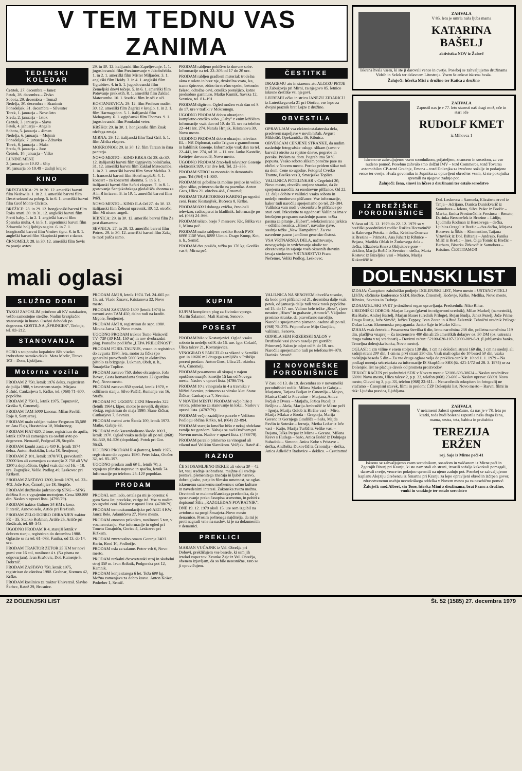V TEM TEDNU VAS ZANIMA
TEDENSKI KOLEDAR
Četrtek, 27. decembra – Janez
Petek, 28. decembra – Živko
Sobota, 29. decembra – Tomaž
Nedelja, 30. decembra – Branimir
Ponedeljek, 31. decembra – Silvester
Torek, 1. januarja – Novo leto
Sreda, 2. januarja – Iztok
Četrtek, 3. januarja – Slavo
Petek, 4. januarja – Angela
Sobota, 5. januarja – 4imen
Nedelja, 6. januarja – Mojmir
Ponedeljek, 7. januarja – Zdravko
Torek, 8. januarja – Maks
Sreda, 9. januarja – Jure
Četrtek, 10. januarja – Vilko
LUNINE MENE
2. januarja ob 10.02 – ščip
10. januarja ob 19.49 – zadnji krajec
KINO
BRESTANICA: 29. in 30. 12. ameriški barvni film Neshwile. 1. in 2. 1. ameriški barvni film Deset sekund za pobeg. 5. in 6. 1. ameriški barvni film Grof Monte Christo.
BREŽICE: 28. in 29. 12. hongkonški barvni film Roka smrti. 30. in 31. 12. angleški barvni film Pretti baby. 1. in 2. 1. angleški barvni film Španska muha. 4. in 5. 1. argentinski barvni film Zdravniki bolj ljubijo nagice. 6. in 7. 1. hongkonški barvni film Vrnitev tigra. 8. in 9. 1. angleški barvni film Skupinski portret z damo.
ČRNOMELJ: 28. in 30. 12. ameriški film Sevis za pranje avtov.
29. in 30. 12. italijanski film Zapeljevanje. 1. 1. jugoslovanski film Prezimovanje v Jakobsfeldu. 1. in 2. 1. ameriški film Mister Miljarder. 3. 1. angleški film Heidy. 3. in 4. 1. angleški film Ugrabitev. 4. in 5. 1. jugoslovanski film Zemeljski dnevi tečejo. 5. in 6. 1. ameriški film Potovanje prekletih. 8. 1. ameriški film Zaklad Matecumbe. 10. 1. švedski film Iz oči v oči.
KOSTANJEVICA: 29. 12. film Profesor nudist. 30. 12. ameriški film Zagrizi v kroglo. 1. in 2. 1. film Harmagedon. 5. 1. italijanski film Mehogamy. 6. 1. egipčanski film Thomas. 9. 1. jugoslovanski film Pomladni veter.
KRŠKO: 29. in 30. 1. hongkonški film Znak rdečega zmaja.
MIRNA: 29. 12. italijanski film Taxi Gril. 5. 1. film Afrika ekspres.
MOKRONOG: 29. in 30. 12. film Tarzan in črna panterja.
NOVO MESTO – KINO KRKA Od 28. do 30. 12. italijanski barvni film Ognjevita bolničarka. 31. 12. ameriški barvni film Zaklad Matecumbe. 1. in 2. 1. ameriški barvni film Smer Mehika. 3. 1. francoski barvni film Hotel na plaži. 4. 1. koncert – za koncertni abonma. 5. in 6. 1. italijanski barvni film Safari ekspres. 7. in 8. 1. gostovanje Šentjakobskega gledališča abonma za A in B in izven. 9. in 10. 1. ameriški barvni film Ptiči.
NOVO MESTO – KINO JLA Od 27. do 30. 12. italijanski film Železni upravnik. 30. 12. otroški film Mi nismo angeli.
RIBNICA: 29. in 30. 12. ameriški barvni film Za pest diamantov.
SEVNICA: 27. in 28. 12. ameriški barvni film Potres. 29. in 30. 12. ameriški barvni film Zakaj te mož pušča samo.
PRODAM rabljeno pohištvo iz dnevne sobe. Informacije na tel. 23–305 od 17 do 20 ure.
PRODAM rabljen gradbeni material: trodelna okna z roleto in brez nje, dvokrilna vrata, les, trame špirovce, zidno in strešno opeko, betonsko železo, odtočne cevi, otroško posteljico, kotno predsobno garnituro. Matko Kurnik, Savska 12, Sevnica, tel. 81–191.
PRODAM digitron. Ogled možen vsak dan od 8. do 17. ure v trafiki v Mokronogu.
UGODNO PRODAM dobro ohranjeno kompletno otroško sobo „Gaby" z enim ležiščem. Informacije vsak dan od 10. do 11. ure na telefon 22–441 int. 274. Nataša Hrnjak, Kristanova 30, Novo mesto.
UGODNO PRODAM dobro ohranjen televizor EL – Niš Diplomat, radio Trigran z gramofonom in haldilnik Gorenje. Informacije vsak dan na tel. 22–441, int. 274, od 10. – 11. ure. Janko Kastelic, Kettejev drevored 9, Novo mesto.
UGODNO PRODAM črno-beli televizor Gorenje elektronik 920, star dve leti. Tel. 23–356.
PRODAM STROJ za montažo in demontažo gum. Tel (064) 61–830.
PRODAM tri gobeline iz moline prejice in veliko oljno sliko, primerno darilo za praznike. Anton Gros, Ulica 21. oktobra 4/A, Črnomelj.
PRODAM TRAKTORSKO KABINO po ugodni ceni. Franc Kostanjšek, Bučerca 8, Krško.
PRODAM 600 l dobrega cvička, črno-beli televizor, radioaparat in hladilnik. Informacije po tel. (068) 24–866.
PRODAM telico, brejo 7 mesecev. Kic, Biška vas 1, Mirna peč.
PRODAM malo rabljeno rezilko Bosch PWS 6000 1150 Watt, 6000 U/min. Drago Kump, Kot, n. h., Semič.
PRODAM dva prašiča, težka po 170 kg. Goriška vas 6, Mirna peč.
ČESTITKE
DRAGEMU atu in staremu atu ALOJZU PETJE iz Zabukovja pri Mirni, za njegovo 85. letnico iskrene čestitke vsi njegovi.
LJUBEMU očku in stricu JANEZU ZIDARICU iz Luterškega sela 21 pri Otočcu, vse lepo za dvojni praznik brat Lojze z družino.
OBVESTILA
OPRAVLJAM vsa elektroinstalaterska dela, predvsem napeljave v novih hišah. Avgust Miklošič, Opekarniška 36, Ribnica.
OBVESČAM CENJENE STRANKE, da nudim naslednje fotografske usluge. slikam (samo v barvah) otroke za rojstne dneve, pogrebe in poroke. Pridem na dom. Pogreb ima 50 % popusta. Vsako soboto slikam poročne pare na občini v Novem mestu. Poroke pridem slikat tudi na dom. Cene so ugodne. Fotograf Cvetko Tramte, Breška vas 3, Šmarješke Toplice.
VALILNICA PETELINKAR v Cegelnici 20, Novo mesto, obvešča cenjene stranke, da že sprejema naročila za enodnevne piščance. Od 22. 12. dalje dobite v valilnici vsako soboto in nedeljo enodnevne piščance. Vse informacije, kakor tudi naročila sprejemamo po tel. 23–384. Valilnica vam nudi v decembru še piščance po stari ceni. Izkoristite to ugodnost! Valilnica ima v letošnjem programu naslednje pasme. težka pasma za pitanje „Hubert", selekcionirana jarkica – odlična nesnica. „Hisex", navadne rjave, srednje težke „New Hampshire". Za vse navedene pasme jamčimo genetsko čistost.
VSA VRTNARSKA DELA, načrtovanje, novogradnja in vzdrževanje okolic ter obrezovanje in sajenje vseh okrasnih drevnin izvaja strokovno VRTNARSTVO Franc Nečemer, Veliki Podlog, Leskovec.
mali oglasi
SLUŽBO DOBI
TAKOJ ZAPOSLIM priučeno ali KV natakarico, veščo samostojne strežbe. Nudim brezplačno stanovanje in hrano. Osebni dohodek po dogovoru. GOSTILNA „ŠPRINGER", Trebnje, tel. 83–212.
STANOVANJA
SOBO s souporabo kopalnice išče visoko izobraženo samsko dekle. Meta Modic, Titova 102 – Dom, Ljubljana.
Motorna vozila
PRODAM Z 750, letnik 1976 delux, registriran do julija 1980, v izvrstnem stanju. Mirjana Šušnić, Cankarjeva 1, Krško, tel. (068) 71–600, popoldne.
PRODAM Z 750 L, letnik 1975. Topuzovič, Graška 9, Črnomelj.
PRODAM TAM 5000 kasonar. Milan Pavlič, Roje 8, Šentjernej.
PRODAM malo rabljen traktor Ferguson 35,500 ur. Ana Flajs, Hrastovica 10, Mokronog.
PRODAM FIAT 620, 2 tone, registriran do aprila, letnik 1970 ali zamenjam za osebni avto po dogovoru. Nemanič, Podgrad 28, Stopiče.
PRODAM kombi zastava 430 K, letnik 1974 delux. Anton Hudoklin, Loka 18, Šentjernej.
PRODAM Z 101, letnik 1978/VII, prevoženih 23000 km ali zamenjam za starejšo Z 750 ali VW 1200 z doplačilom. Ogled vsak dan od 16. – 18. ure. Zagrajšek, Veliki Podlog 49, Leskovec pri Krškem.
PRODAM ZASTAVO 1300, letnik 1979, tel. 22–402. Jože Kos, Črmošnjice 18, Stopiče.
PRODAM družinsko jadrnico tip SING – SING dolžina 8 m z vgrajenim motorjem. Cena 300.000 din. Naslov v upravi lista. (4790/79).
PRODAM traktor Gultner 34 KM s koso. Pinterič, Arnovo selo, Artiče pri Brežicah.
PRODAM ZELO DOBRO OHRANJEN traktor FE – 35. Stanko Rožman, Artiče 25, Artiče pri Brežicah, tel. 69–343.
UGODNO PRODAM R 4, starejši letnik v dobrem stanju, registriran do decembra 1980. Oglasite se na tel. 61–083, Fanika, od 13. do 14. ure.
PRODAM TRAKTOR ZETOR 25 KM ter novi gumi voz 16 col, nosilnost 4 t. (Na pisma ne odgovarjam). Ivan Krašovic, Dol. Kamenje 5, Dobrnič.
PRODAM ZASTAVO 750, letnik 1975, registriran do oktobra 1980. Grabnar, Kremen 42, Krško.
PRODAM kosilnico za traktor Univerzal. Slavko Škrbec, Ratež 29, Brusnice.
PRODAM AMI 8, letnik 1974. Tel. 24–665 po 15. uri. Vlado Žmavc, Kristanova 32, Novo mesto.
PRODAM ZASTAVO 1300 (letnik 1973) in tovorni avto TAM 450, delno tudi na kredit. Mrgole, Šentjernej.
PRODAM AMI 8, registriran do sept. 1980. Mirana Jarca 13, Novo mesto.
UGODNO PRODAM traktor Tomo Vinkovič TV–730 (30 KM, 150 ur) in nov dvobrazdni plug. Ponudbe pod šifro „LEPA PRILOŽNOST".
PRODAM FORD–TAUNUS, vozen in registriran do avgusta 1980. leta, motor za fička (po generalni prevoženih 5000 km) in električno pištolo za brizganje. Lukman, Obrh, n. h., Šmarješke Toplice.
PRODAM zastavo 750, dobro ohranjeno. Jože Bevec, Cesta komandanta Staneta 22 (gostilna Per), Novo mesto.
PRODAM zastavo 850 special, letnik 1970, v odličnem stanju. Silvo Palčič, Rumanja vas 16, Straža.
PRODAM PO UGODNI CENI Mercedes 322 (letnik 1964), kiper, motor je novejši, direkten vbrizg, registriran do maja 1980. Stane Žičkar, Cankarjeva 7, Sevnica.
PRODAM osebni avto Škoda 100, letnik 1973. Matko, Gabrje 83.
PRODAM malo karambolirano škodo 100 L, letnik 1970. Ogled vsako nedeljo ali po tel. (068) 84–530, 84–526 (dopoldan). Potok pri Gor. Straži.
UGODNO PRODAM R 4 (katrco), letnik 1976, registrirano do avgusta 1980. Peter Iskra, Otočec 32, tel. 85–197.
UGODNO prodam audi 60 L, letnik 70, z vgrajeno plinsko napravo in spačka, letnik 74. Informacije po telefonu 25–120 popoldan.
PRODAM
PRODAL sem lado, ostala pa mi je oprema: 6 gum Sava Jet, prevleke, verige itd. Vse to nudim po ugodni ceni. Naslov v upravi lista. (4788/79).
PRODAM termoakumulacijsko peč AEG 4 KW. Jancz Bele, Adamičeva 27, Novo mesto.
PRODAM enoosno prikolico, nosilnosti 5 ton, v vozmen stanju. Vse informacije in ogled pri Tonetu Gmajniču, Gorica 4, Leskovec pri Krškem.
PRODAM zmrzovalno omaro Gorenje 240 l. Kerin, Brod 10, Podbočje.
PRODAM osla za salame. Potov vrh 6, Novo mesto.
PRODAM rezkalni dvovretenski stroj in skobelni stroj 350 m. Ivan Brišnik, Podgorska pot 12, Kamnik.
PRODAM konja starega 6 let. Teža 600 kg. Možna zamenjava za dobro kravo. Anton Košec, Podreber 1, Semič.
KUPIM
KUPIM kompleten plug za živinsko vprego. Martin Šalamon, Mali Kamen, Senovo.
POSEST
PRODAM hišo v Kostanjevici. Ogled vsako soboto in nedeljo od 8. do 16. ure. Igor Colarič, Ulica talcev 21, Kostanjevica.
VINOGRAD S PARCELO za vikend v Semiški gori in 10686 m2 drugega zemljišča v Pribišju poceni prodam. Anton Gros, Ulica 21. oktobra 4/A, Črnomelj.
PRODAM posamezno ali skupaj v najem opuščeno manjšo kmetijo 15 km od Novega mesta. Naslov v upravi lista. (4786/79).
PRODAM 10 a vinograda in 4 a travnika v bližini Sevnice, primerno za vinsko klet. Stane Žičkar, Cankarjeva 7, Sevnica.
V NOVEM MESTU PRODAM večjo hišo z vrtom, primerno za stanovanje in lokal. Naslov v upravi lista. (4787/79).
PRODAM večjo zazidljivo parcelo v Velikem Podlogu občina Krško, tel. (064) 22–894.
PRODAM starejšo kmečko hišo z nekaj obdelane zemlje ter gozdom. Nahaja se nad Otočcem pri Novem mestu. Naslov v upravi lista. (4789/79).
PRODAM parcelo primerno za vinograd ali vikend nad Velikim Slatnikom. Volčjak, Ratež 41.
RAZNO
ČE SI OSAMLJENO DEKLE ali vdova 30 – 42. let, vsaj srednje izobražena, majhne ali srednje postave, plemenitega značaja in ljubiš naravo, dobro glasbo, petje in filmsko umetnost, se oglasi iskrenemu samskemu moškemu s srčno kulturo in navedenimi interesi. Zakonska zveza možna. Osvobodi se malomeščanskega predsodka, da je spoznavanje preko časopisa sramotno, in pohiti z dopisom! Šifra „RAZGLEDAN POVRATNIK".
DNE 19. 12. 1979 okoli 15. ure sem izgubil na avtobusu na progi Šmarjeta–Novo mesto denarnico. Prosim poštenega najditelja, da mi jo proti nagradi vrne na naslov, ki je na dokumentih v denarnici.
PREKLICI
MARJAN VUČAJNK iz Vel. Obrežja pri Dobovi, prekličujem vse besede, ki sem jih izrekel zoper tov. Zvonke Zajc iz Vel. Obrežja, obenem izjavljam, da so bile neresnične, zato se ji opravičujem.
VALILNICA NA SENOVEM obvešča stranke, da bodo prvi piščanci od 21. decembra dalje vsak petek, od januarja dalje tudi vsak torek popoldne od 15. do 17. ure. Valimo bele težke „Ross", rjave nesnice „Hisex" in grahaste „Amrock". Vkljudno prosimo stranke, da pravočasno naročijo. Naročila sprejemamo pismeno, osebno ali po tel. (068) 75–375. Priporoča se Mijo Gunjilac, valilnica, Senovo.
ODPRLA SEM FRIZERSKI SALON v Družinski vasi (novo naselje pri gostišču Prinovec). Salon je odprt od 9. do 18. ure. Naročila sprejemamo tudi po telefonu 84–979. Darinka Stvorič.
IZ NOVOMEŠKE PORODNIŠNICE
V času od 13. do 19. decembra so v novomeški porodnišnici rodile: Milena Matko iz Gabrja – Marjanco, Tatjana Buljan iz Črnomlja – Mojco, Marica Crnič iz Pravutine – Marjana, Anica Pečjak z Dvora – Matjaža, Jožica Pucelj iz Bršljina – Aleša, Marija Ambrožič iz Mirne peči – Igorja, Marija Golob iz Birčne vasi – Miro, Marija Mlakar z Broda – Gregorja, Marija Gorenc iz Gornjega Gradišča – Saša, Majda Pavlin iz Soteske – Jerneja, Metka Ložar iz Irče vasi – Katjo, Marija Turšič iz Velike vasi – Dejana, Jelka Perpar iz Mirne – Gorana, Milena Krevs s Hudega – Sašo, Anica Bobič iz Dolnjega Suhadola – Simono, Anica Kobe s Pristave – dečka, Andželka Dukovčič iz Črnomlja – dečka, Anica Adlešič z Radovice – deklico. – Čestitamo!
ZAHVALA
V 85. letu je umrla naša ljuba mama
KATARINA BAŠELJ
aktivistka NOV iz Žalovč
Iskrena hvala vsem, ki ste ji darovali vence in cvetje. Posebej se zahvaljujemo družinama Vidrih in Sešek ter delavcem Litostroja. Vsem še enkrat iskrena hvala.
Žalujoči: hčerka Mici z družino ter Katica z družino
ZAHVALA
Zapustil nas je v 77. letu starosti naš dragi mož, oče in stari oče
RUDOLF KMET
iz Mihovca 1
Iskreno se zahvaljujemo vsem sorodnikom, prijateljem, znancem in sosedom, za vso nudeno pomoč. Posebno zahvalo smo dolžni IMV – tozd Commerce, tozd Tovarna avtomobilov CP–tozd Gradnje, Emona – tozd Dolenjka za izrečeno sožalje in podarjene vence ter cvetje. Hvala govorniku in župniku za opravljeni obred ter vsem, ki ste pokojnika spremili na njegovo zadnjo pot.
Žalujoči: žena, sinovi in hčere z družinami ter ostalo sorodstvo
IZ BREŽIŠKE PORODNIŠNICE
V času od 15. 12. 1979 do 22. 12. 1979 so v brežiški porodnišnici rodile: Ružica Horvatinčič iz Rakovega Potoka – dečka, Kristina Omerzu iz Brezine – Primoža, Ana Juhart iz Ribnice – Bojana, Matilda Oblak iz Žurkovega dola – dečka, Elizabeta Knez z Okljukove gore – deklico, Marija Božič iz Sevnice – dečka, Marta Kostevc iz Bizeljske vasi – Marico, Marija Kukovičič iz
Dol. Leskovca – Samuela, Elizabeta ervol iz Trnja – Adrijano, Danica Duniskvarič iz Samobora – Jeleno, Silva Pešec iz Brežic – Marka, Emica Prosinečki iz Prosinca – Renato, Darinka Berstovšek iz Brezine – Lidijo, Ljudmila Rodman iz Brezovega – dečka, Ljubica Oregel iz Brežic – dva dečka, Mirjana Borovec iz Šibic – Klementino, Tatjana Vrtovšek iz Dol. Bištanja – Andrejo, Fanika Milič iz Brežic – Ines, Olga Tomic iz Brežic – Barbaro, Biserka Žitkovič iz Samobora – Kristino. ČESTITAMO!!
DOLENJSKI LIST
IZDAJA: Časopisno založniško podjetje DOLENJSKI LIST, Novo mesto – USTANOVITELJ LISTA: občinske konference SZDL Brežice, Črnomelj, Kočevje, Krško, Metlika, Novo mesto, Ribnica, Sevnica in Trebnje.
IZDAJATELJSKI SVET je družbeni organ upravljanja. Predsednik: Niko Rihar.
UREDNIŠKI ODBOR: Marjan Legan (glavni in odgovorni urednik), Milan Markelj (namestnik), Ria Bačer, Andrej Bartelj, Marjan Bauer (urednik Priloge), Bojan Budja, Janez Pezelj, Jože Prime, Drago Rustja, Jože Simčič, Jožica Teppey, Ivan Zoran in Alfred Železnik. Tehnični urednik Priloge: Dušan Lazar. Ekonomska propaganda: Janko Saje in Marko Klinc.
IZHAJA vsak četrtek – Posamezna številka 6 din, letna naročnina 238 din, polletna naročnina 119 din, plačljiva vnaprej – Za inozemstvo 480 din ali 25 ameriških dolarjev oz. 50 DM (oz. ustrezna druga valuta v tej vrednosti) – Devizni račun: 52100-620-107-32000-009-8-9. (Ljubljanska banka, Temeljna dolenjska banka, Novo mesto).
OGLASI: 1 cm višine v enem stolpcu 130 din, 1 cm na določeni strani 160 din, 1 cm na srednji ali zadnji strani 200 din, 1 cm na prvi strani 250 din. Vsak mali oglas do 10 besed 50 din, vsaka nadaljnja beseda 5 din – Za vse druge oglase velja do preklica cenik št. 10 od 1. 1. 1979 – Na podlagi mnenja sekretariata za informacije IS Skupščine SRS (št. 421-1/72 od 28. 3. 1974) se za Dolenjski list ne plačuje davek od prometa proizvodov.
TEKOČI RAČUN pri podružnici SDK v Novem mestu: 52100-603-30624 – Naslov uredništva: 68001 Novo mesto, Ulica talcev 2, p.p. 33, telefon (068) 23-606 – Naslov uprave: 68001 Novo mesto, Glavni trg 3, p.p. 33, telefon (068) 23-611. – Nenaročenih rokopisov in fotografij ne vračamo – Časopisni stavek, filmi in prelom: ČZP Dolenjski list, Novo mesto – Barvni filmi in tisk: Ljudska pravica, Ljubljana.
ZAHVALA
V neizmerni žalosti sporočamo, da nas je v 78. letu po kratki, toda hudi bolezni zapustila naša draga žena, mama, sestra, teta, babica in prababica
TEREZIJA ERŽEN
roj. Saje iz Mirne peči 41
Iskreno se zahvaljujemo vsem sorodnikom, sosedom in vaščanom iz Mirne peči in Zgornjih Bitenj pri Kranju, ki ste nam stali ob strani, izrazili sožalje kakorkoli pomagali, darovali cvetje, vence ter pokojno spremili na njeno zadnjo pot. Posebej se zahvaljujemo kaplanu Alojziju Grebencu iz Šmartna pri Kranju za lepo opravljeni obred in izčrpen govor, zdravstvenemu osebju nevrološkega oddelka v Novem mestu pa za nesebično pomoč.
Žalujoči: mož Albert, sin Tone, hčerka Mimi z družinama, brat Franc z družino, vnuki in vnukinje ter ostalo sorodstvo
22 DOLENJSKI LIST Št. 52 (1585) 27. decembra 1979